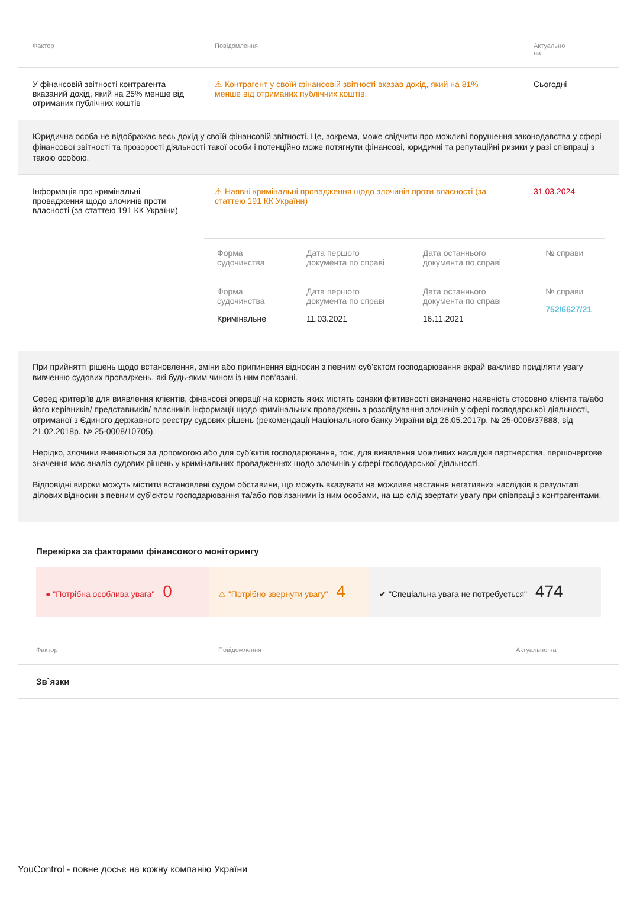| Фактор | Повідомлення | Актуально на |
| У фінансовій звітності контрагента вказаний дохід, який на 25% менше від отриманих публічних коштів | ⚠ Контрагент у своїй фінансовій звітності вказав дохід, який на 81% менше від отриманих публічних коштів. | Сьогодні |
Юридична особа не відображає весь дохід у своїй фінансовій звітності. Це, зокрема, може свідчити про можливі порушення законодавства у сфері фінансової звітності та прозорості діяльності такої особи і потенційно може потягнути фінансові, юридичні та репутаційні ризики у разі співпраці з такою особою.
| Інформація про кримінальні провадження щодо злочинів проти власності (за статтею 191 КК України) | ⚠ Наявні кримінальні провадження щодо злочинів проти власності (за статтею 191 КК України) | 31.03.2024 |
| Форма судочинства | Дата першого документа по справі | Дата останнього документа по справі | № справи |
| Форма судочинства Кримінальне | Дата першого документа по справі 11.03.2021 | Дата останнього документа по справі 16.11.2021 | № справи 752/6627/21 |
При прийнятті рішень щодо встановлення, зміни або припинення відносин з певним суб’єктом господарювання вкрай важливо приділяти увагу вивченню судових проваджень, які будь-яким чином із ним пов’язані.
Серед критеріїв для виявлення клієнтів, фінансові операції на користь яких містять ознаки фіктивності визначено наявність стосовно клієнта та/або його керівників/ представників/ власників інформації щодо кримінальних проваджень з розслідування злочинів у сфері господарської діяльності, отриманої з Єдиного державного реєстру судових рішень (рекомендації Національного банку України від 26.05.2017р. № 25-0008/37888, від 21.02.2018р. № 25-0008/10705).
Нерідко, злочини вчиняються за допомогою або для суб’єктів господарювання, тож, для виявлення можливих наслідків партнерства, першочергове значення має аналіз судових рішень у кримінальних провадженнях щодо злочинів у сфері господарської діяльності.
Відповідні вироки можуть містити встановлені судом обставини, що можуть вказувати на можливе настання негативних наслідків в результаті ділових відносин з певним суб’єктом господарювання та/або пов’язаними із ним особами, на що слід звертати увагу при співпраці з контрагентами.
Перевірка за факторами фінансового моніторингу
● "Потрібна особлива увага" 0
⚠ "Потрібно звернути увагу" 4
✔ "Спеціальна увага не потребується" 474
| Фактор | Повідомлення | Актуально на |
Зв`язки
YouControl - повне досьє на кожну компанію України